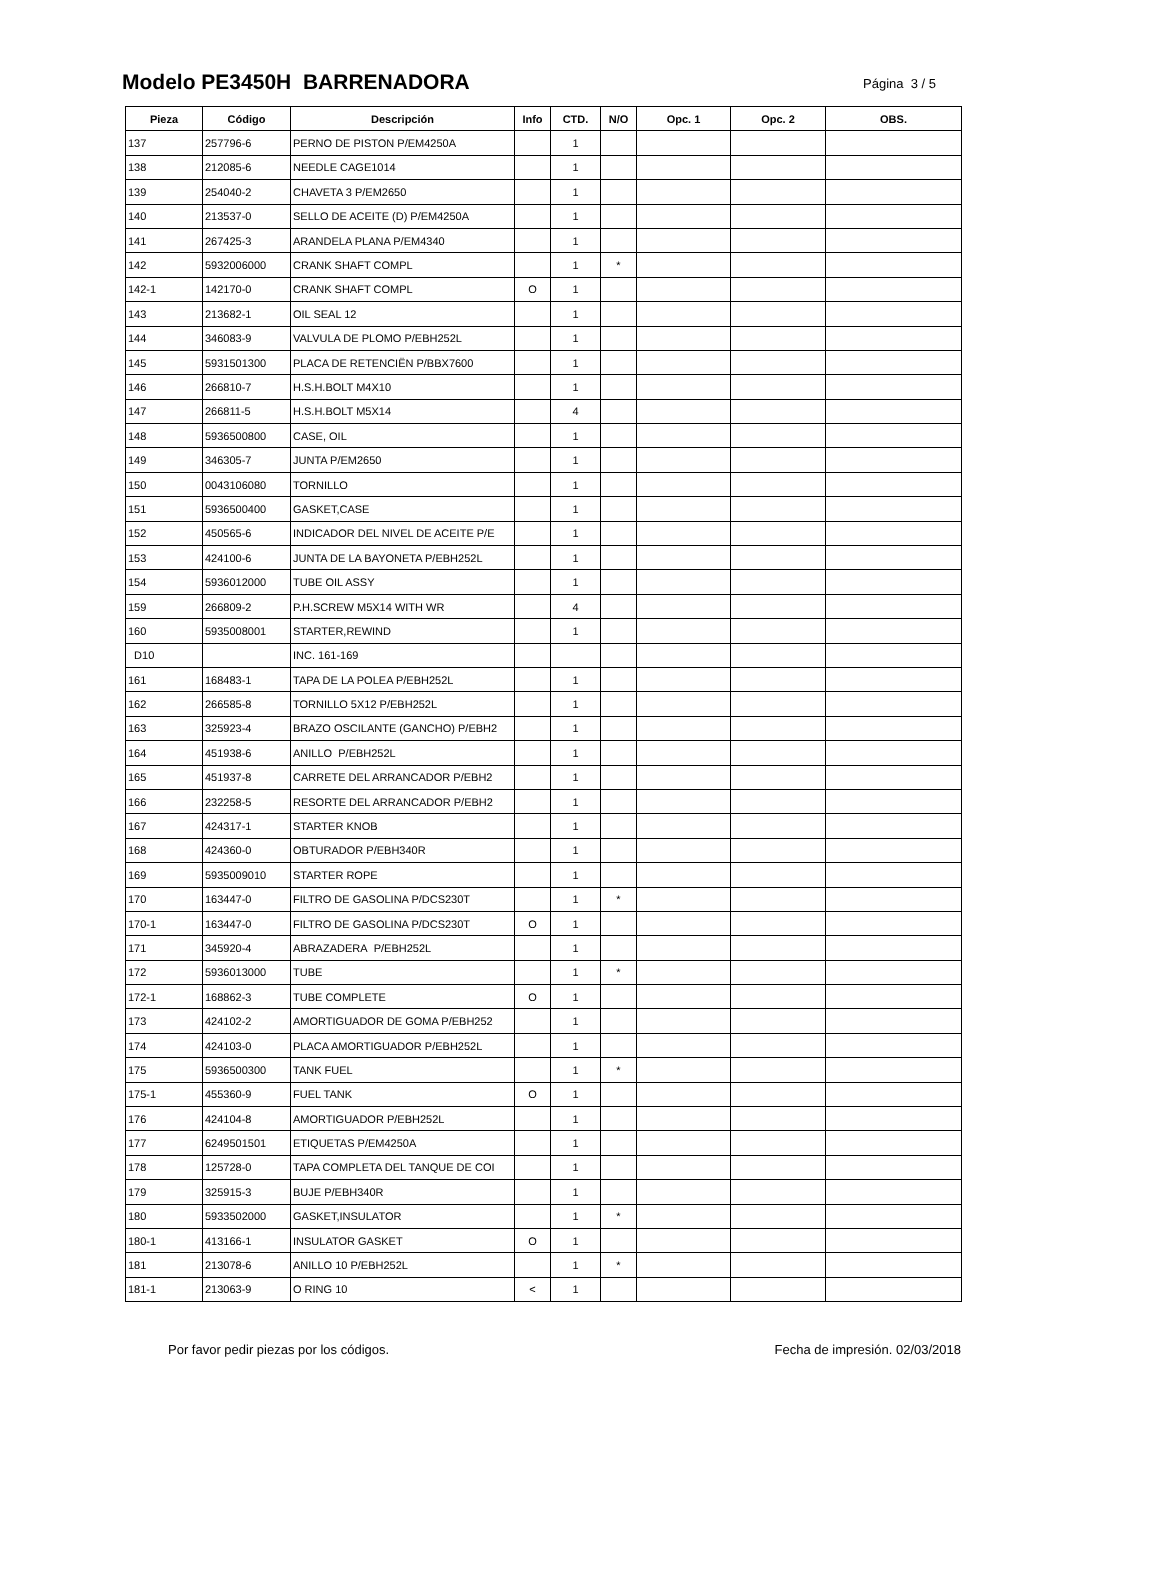Modelo PE3450H BARRENADORA
Página 3 / 5
| Pieza | Código | Descripción | Info | CTD. | N/O | Opc. 1 | Opc. 2 | OBS. |
| --- | --- | --- | --- | --- | --- | --- | --- | --- |
| 137 | 257796-6 | PERNO DE PISTON P/EM4250A | | 1 | | | | |
| 138 | 212085-6 | NEEDLE CAGE1014 | | 1 | | | | |
| 139 | 254040-2 | CHAVETA 3 P/EM2650 | | 1 | | | | |
| 140 | 213537-0 | SELLO DE ACEITE (D) P/EM4250A | | 1 | | | | |
| 141 | 267425-3 | ARANDELA PLANA P/EM4340 | | 1 | | | | |
| 142 | 5932006000 | CRANK SHAFT COMPL | | 1 | * | | | |
| 142-1 | 142170-0 | CRANK SHAFT COMPL | O | 1 | | | | |
| 143 | 213682-1 | OIL SEAL 12 | | 1 | | | | |
| 144 | 346083-9 | VALVULA DE PLOMO P/EBH252L | | 1 | | | | |
| 145 | 5931501300 | PLACA DE RETENCIËN P/BBX7600 | | 1 | | | | |
| 146 | 266810-7 | H.S.H.BOLT M4X10 | | 1 | | | | |
| 147 | 266811-5 | H.S.H.BOLT M5X14 | | 4 | | | | |
| 148 | 5936500800 | CASE, OIL | | 1 | | | | |
| 149 | 346305-7 | JUNTA P/EM2650 | | 1 | | | | |
| 150 | 0043106080 | TORNILLO | | 1 | | | | |
| 151 | 5936500400 | GASKET,CASE | | 1 | | | | |
| 152 | 450565-6 | INDICADOR DEL NIVEL DE ACEITE P/E | | 1 | | | | |
| 153 | 424100-6 | JUNTA DE LA BAYONETA P/EBH252L | | 1 | | | | |
| 154 | 5936012000 | TUBE OIL ASSY | | 1 | | | | |
| 159 | 266809-2 | P.H.SCREW M5X14 WITH WR | | 4 | | | | |
| 160 | 5935008001 | STARTER,REWIND | | 1 | | | | |
| D10 | | INC. 161-169 | | | | | | |
| 161 | 168483-1 | TAPA DE LA POLEA P/EBH252L | | 1 | | | | |
| 162 | 266585-8 | TORNILLO 5X12 P/EBH252L | | 1 | | | | |
| 163 | 325923-4 | BRAZO OSCILANTE (GANCHO) P/EBH2 | | 1 | | | | |
| 164 | 451938-6 | ANILLO P/EBH252L | | 1 | | | | |
| 165 | 451937-8 | CARRETE DEL ARRANCADOR P/EBH2 | | 1 | | | | |
| 166 | 232258-5 | RESORTE DEL ARRANCADOR P/EBH2 | | 1 | | | | |
| 167 | 424317-1 | STARTER KNOB | | 1 | | | | |
| 168 | 424360-0 | OBTURADOR P/EBH340R | | 1 | | | | |
| 169 | 5935009010 | STARTER ROPE | | 1 | | | | |
| 170 | 163447-0 | FILTRO DE GASOLINA P/DCS230T | | 1 | * | | | |
| 170-1 | 163447-0 | FILTRO DE GASOLINA P/DCS230T | O | 1 | | | | |
| 171 | 345920-4 | ABRAZADERA P/EBH252L | | 1 | | | | |
| 172 | 5936013000 | TUBE | | 1 | * | | | |
| 172-1 | 168862-3 | TUBE COMPLETE | O | 1 | | | | |
| 173 | 424102-2 | AMORTIGUADOR DE GOMA P/EBH252 | | 1 | | | | |
| 174 | 424103-0 | PLACA AMORTIGUADOR P/EBH252L | | 1 | | | | |
| 175 | 5936500300 | TANK FUEL | | 1 | * | | | |
| 175-1 | 455360-9 | FUEL TANK | O | 1 | | | | |
| 176 | 424104-8 | AMORTIGUADOR P/EBH252L | | 1 | | | | |
| 177 | 6249501501 | ETIQUETAS P/EM4250A | | 1 | | | | |
| 178 | 125728-0 | TAPA COMPLETA DEL TANQUE DE COI | | 1 | | | | |
| 179 | 325915-3 | BUJE P/EBH340R | | 1 | | | | |
| 180 | 5933502000 | GASKET,INSULATOR | | 1 | * | | | |
| 180-1 | 413166-1 | INSULATOR GASKET | O | 1 | | | | |
| 181 | 213078-6 | ANILLO 10 P/EBH252L | | 1 | * | | | |
| 181-1 | 213063-9 | O RING 10 | < | 1 | | | | |
Por favor pedir piezas por los códigos. Fecha de impresión. 02/03/2018